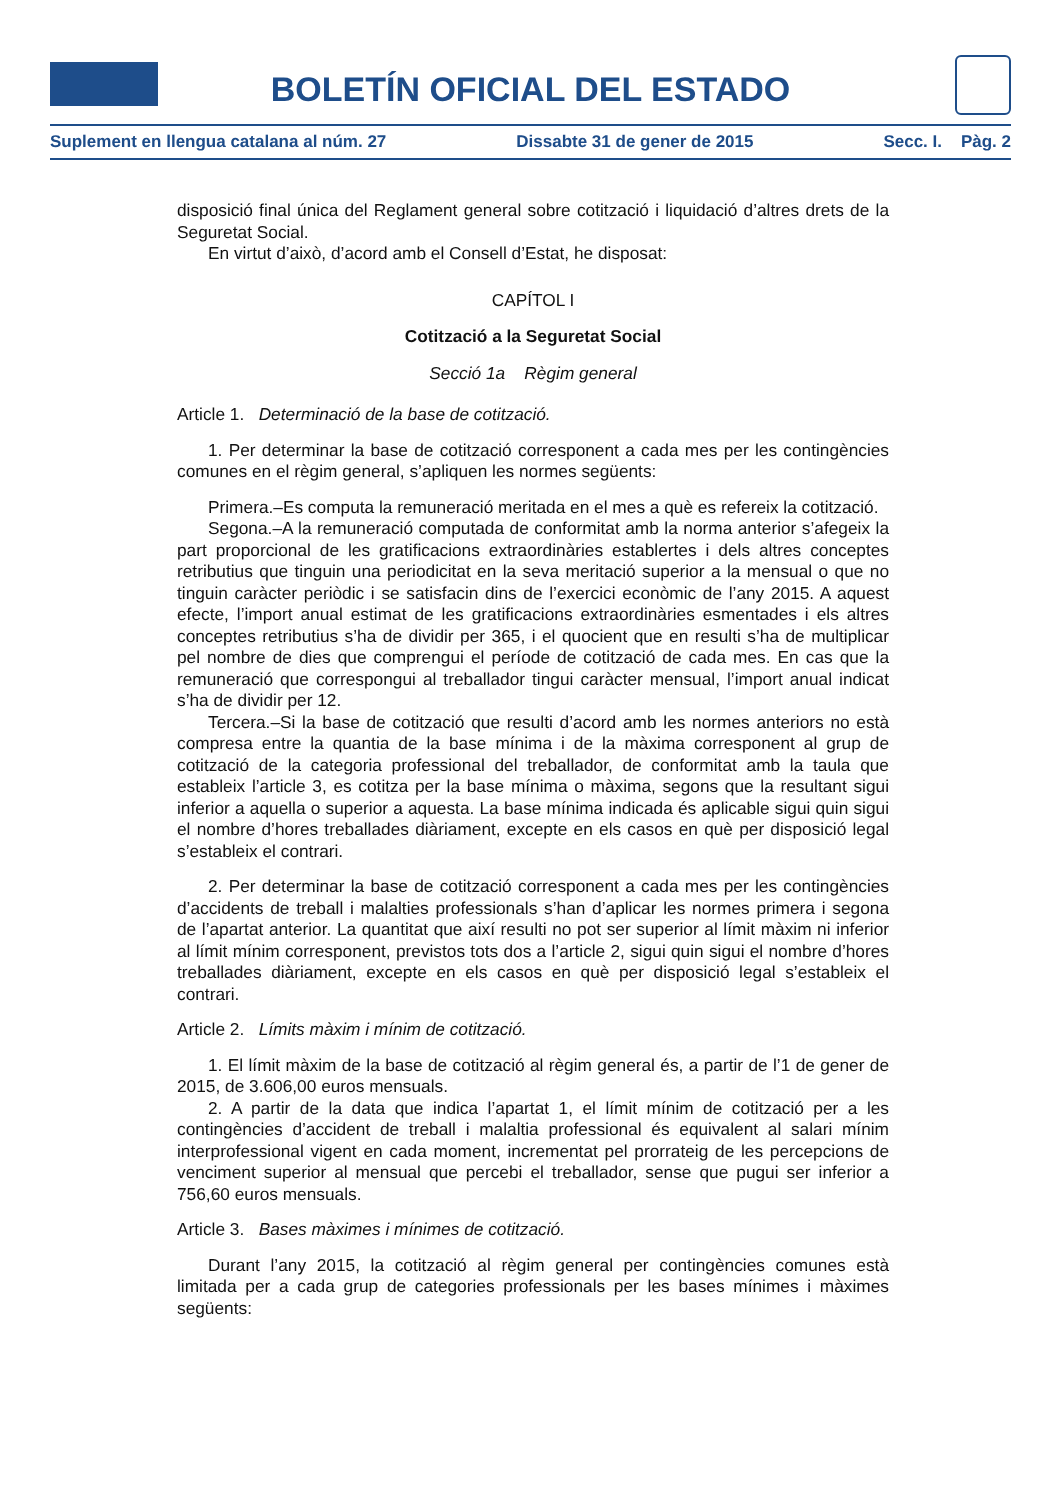BOLETÍN OFICIAL DEL ESTADO
Suplement en llengua catalana al núm. 27 Dissabte 31 de gener de 2015 Secc. I. Pàg. 2
disposició final única del Reglament general sobre cotització i liquidació d’altres drets de la Seguretat Social.
En virtut d’això, d’acord amb el Consell d’Estat, he disposat:
CAPÍTOL I
Cotització a la Seguretat Social
Secció 1a Règim general
Article 1. Determinació de la base de cotització.
1. Per determinar la base de cotització corresponent a cada mes per les contingències comunes en el règim general, s’apliquen les normes següents:
Primera.–Es computa la remuneració meritada en el mes a què es refereix la cotització.
Segona.–A la remuneració computada de conformitat amb la norma anterior s’afegeix la part proporcional de les gratificacions extraordinàries establertes i dels altres conceptes retributius que tinguin una periodicitat en la seva meritació superior a la mensual o que no tinguin caràcter periòdic i se satisfacin dins de l’exercici econòmic de l’any 2015. A aquest efecte, l’import anual estimat de les gratificacions extraordinàries esmentades i els altres conceptes retributius s’ha de dividir per 365, i el quocient que en resulti s’ha de multiplicar pel nombre de dies que comprengui el període de cotització de cada mes. En cas que la remuneració que correspongui al treballador tingui caràcter mensual, l’import anual indicat s’ha de dividir per 12.
Tercera.–Si la base de cotització que resulti d’acord amb les normes anteriors no està compresa entre la quantia de la base mínima i de la màxima corresponent al grup de cotització de la categoria professional del treballador, de conformitat amb la taula que estableix l’article 3, es cotitza per la base mínima o màxima, segons que la resultant sigui inferior a aquella o superior a aquesta. La base mínima indicada és aplicable sigui quin sigui el nombre d’hores treballades diàriament, excepte en els casos en què per disposició legal s’estableix el contrari.
2. Per determinar la base de cotització corresponent a cada mes per les contingències d’accidents de treball i malalties professionals s’han d’aplicar les normes primera i segona de l’apartat anterior. La quantitat que així resulti no pot ser superior al límit màxim ni inferior al límit mínim corresponent, previstos tots dos a l’article 2, sigui quin sigui el nombre d’hores treballades diàriament, excepte en els casos en què per disposició legal s’estableix el contrari.
Article 2. Límits màxim i mínim de cotització.
1. El límit màxim de la base de cotització al règim general és, a partir de l’1 de gener de 2015, de 3.606,00 euros mensuals.
2. A partir de la data que indica l’apartat 1, el límit mínim de cotització per a les contingències d’accident de treball i malaltia professional és equivalent al salari mínim interprofessional vigent en cada moment, incrementat pel prorrateig de les percepcions de venciment superior al mensual que percebi el treballador, sense que pugui ser inferior a 756,60 euros mensuals.
Article 3. Bases màximes i mínimes de cotització.
Durant l’any 2015, la cotització al règim general per contingències comunes està limitada per a cada grup de categories professionals per les bases mínimes i màximes següents: